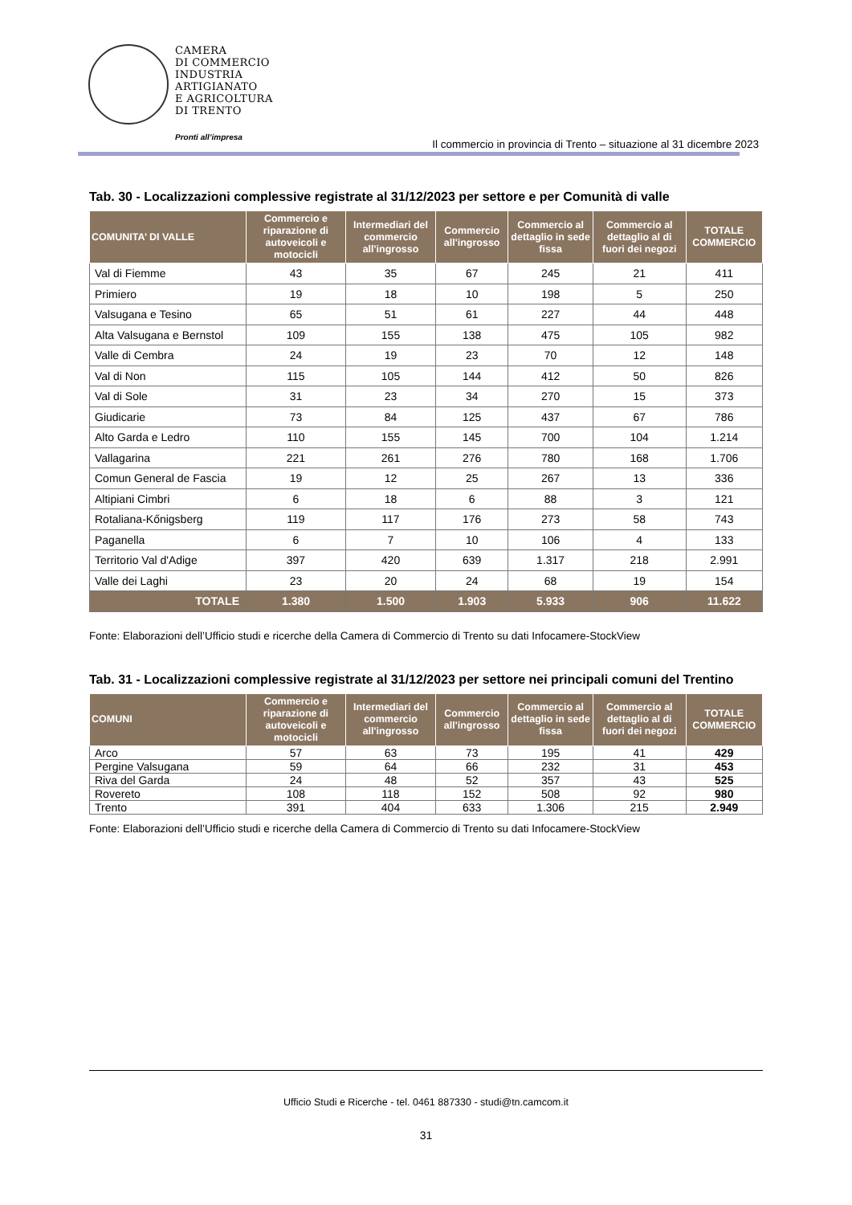CAMERA
DI COMMERCIO
INDUSTRIA
ARTIGIANATO
E AGRICOLTURA
DI TRENTO
Pronti all’impresa
Il commercio in provincia di Trento – situazione al 31 dicembre 2023
Tab. 30 - Localizzazioni complessive registrate al 31/12/2023 per settore e per Comunità di valle
| COMUNITA’ DI VALLE | Commercio e riparazione di autoveicoli e motocicli | Intermediari del commercio all'ingrosso | Commercio all'ingrosso | Commercio al dettaglio in sede fissa | Commercio al dettaglio al di fuori dei negozi | TOTALE COMMERCIO |
| --- | --- | --- | --- | --- | --- | --- |
| Val di Fiemme | 43 | 35 | 67 | 245 | 21 | 411 |
| Primiero | 19 | 18 | 10 | 198 | 5 | 250 |
| Valsugana e Tesino | 65 | 51 | 61 | 227 | 44 | 448 |
| Alta Valsugana e Bernstol | 109 | 155 | 138 | 475 | 105 | 982 |
| Valle di Cembra | 24 | 19 | 23 | 70 | 12 | 148 |
| Val di Non | 115 | 105 | 144 | 412 | 50 | 826 |
| Val di Sole | 31 | 23 | 34 | 270 | 15 | 373 |
| Giudicarie | 73 | 84 | 125 | 437 | 67 | 786 |
| Alto Garda e Ledro | 110 | 155 | 145 | 700 | 104 | 1.214 |
| Vallagarina | 221 | 261 | 276 | 780 | 168 | 1.706 |
| Comun General de Fascia | 19 | 12 | 25 | 267 | 13 | 336 |
| Altipiani Cimbri | 6 | 18 | 6 | 88 | 3 | 121 |
| Rotaliana-Kőnigsberg | 119 | 117 | 176 | 273 | 58 | 743 |
| Paganella | 6 | 7 | 10 | 106 | 4 | 133 |
| Territorio Val d'Adige | 397 | 420 | 639 | 1.317 | 218 | 2.991 |
| Valle dei Laghi | 23 | 20 | 24 | 68 | 19 | 154 |
| TOTALE | 1.380 | 1.500 | 1.903 | 5.933 | 906 | 11.622 |
Fonte: Elaborazioni dell’Ufficio studi e ricerche della Camera di Commercio di Trento su dati Infocamere-StockView
Tab. 31 - Localizzazioni complessive registrate al 31/12/2023 per settore nei principali comuni del Trentino
| COMUNI | Commercio e riparazione di autoveicoli e motocicli | Intermediari del commercio all'ingrosso | Commercio all'ingrosso | Commercio al dettaglio in sede fissa | Commercio al dettaglio al di fuori dei negozi | TOTALE COMMERCIO |
| --- | --- | --- | --- | --- | --- | --- |
| Arco | 57 | 63 | 73 | 195 | 41 | 429 |
| Pergine Valsugana | 59 | 64 | 66 | 232 | 31 | 453 |
| Riva del Garda | 24 | 48 | 52 | 357 | 43 | 525 |
| Rovereto | 108 | 118 | 152 | 508 | 92 | 980 |
| Trento | 391 | 404 | 633 | 1.306 | 215 | 2.949 |
Fonte: Elaborazioni dell’Ufficio studi e ricerche della Camera di Commercio di Trento su dati Infocamere-StockView
Ufficio Studi e Ricerche - tel. 0461 887330 - studi@tn.camcom.it
31